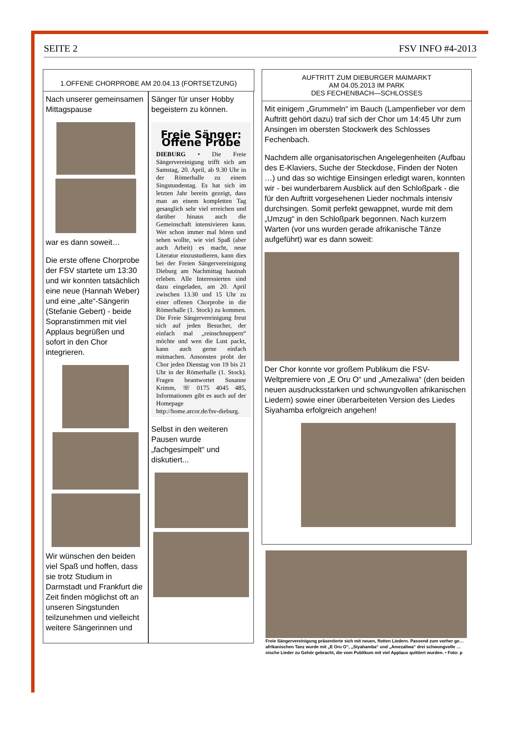SEITE 2 FSV INFO #4-2013
1.OFFENE CHORPROBE AM 20.04.13 (FORTSETZUNG)
Nach unserer gemeinsamen Mittagspause
war es dann soweit…
Die erste offene Chorprobe der FSV startete um 13:30 und wir konnten tatsächlich eine neue (Hannah Weber) und eine „alte“-Sängerin (Stefanie Gebert) - beide Sopranstimmen mit viel Applaus begrüßen und sofort in den Chor integrieren.
Wir wünschen den beiden viel Spaß und hoffen, dass sie trotz Studium in Darmstadt und Frankfurt die Zeit finden möglichst oft an unseren Singstunden teilzunehmen und vielleicht weitere Sängerinnen und
Sänger für unser Hobby begeistern zu können.
Freie Sänger: Offene Probe
DIEBURG • Die Freie Sängervereinigung trifft sich am Samstag, 20. April, ab 9.30 Uhr in der Römerhalle zu einem Singstundentag. Es hat sich im letzten Jahr bereits gezeigt, dass man an einem kompletten Tag gesanglich sehr viel erreichen und darüber hinaus auch die Gemeinschaft intensivieren kann. Wer schon immer mal hören und sehen wollte, wie viel Spaß (aber auch Arbeit) es macht, neue Literatur einzustudieren, kann dies bei der Freien Sängervereinigung Dieburg am Nachmittag hautnah erleben. Alle Interessierten sind dazu eingeladen, am 20. April zwischen 13.30 und 15 Uhr zu einer offenen Chorprobe in die Römerhalle (1. Stock) zu kommen. Die Freie Sängervereinigung freut sich auf jeden Besucher, der einfach mal „reinschnuppern“ möchte und wen die Lust packt, kann auch gerne einfach mitmachen. Ansonsten probt der Chor jeden Dienstag von 19 bis 21 Uhr in der Römerhalle (1. Stock). Fragen beantwortet Susanne Krimm, ☏ 0175 4045 485, Informationen gibt es auch auf der Homepage http://home.arcor.de/fsv-dieburg.
Selbst in den weiteren Pausen wurde „fachgesimpelt“ und diskutiert...
AUFTRITT ZUM DIEBURGER MAIMARKT
AM 04.05.2013 IM PARK
DES FECHENBACH—SCHLOSSES
Mit einigem „Grummeln“ im Bauch (Lampenfieber vor dem Auftritt gehört dazu) traf sich der Chor um 14:45 Uhr zum Ansingen im obersten Stockwerk des Schlosses Fechenbach.
Nachdem alle organisatorischen Angelegenheiten (Aufbau des E-Klaviers, Suche der Steckdose, Finden der Noten …) und das so wichtige Einsingen erledigt waren, konnten wir - bei wunderbarem Ausblick auf den Schloßpark - die für den Auftritt vorgesehenen Lieder nochmals intensiv durchsingen. Somit perfekt gewappnet, wurde mit dem „Umzug“ in den Schloßpark begonnen. Nach kurzem Warten (vor uns wurden gerade afrikanische Tänze aufgeführt) war es dann soweit:
Der Chor konnte vor großem Publikum die FSV-Weltpremiere von „E Oru O“ und „Amezaliwa“ (den beiden neuen ausdrucksstarken und schwungvollen afrikanischen Liedern) sowie einer überarbeiteten Version des Liedes Siyahamba erfolgreich angehen!
Freie Sängervereinigung präsentierte sich mit neuen, flotten Liedern. Passend zum vorher ge… afrikanischen Tanz wurde mit „E Oru O“, „Siyahamba“ und „Amezaliwa“ drei schwungvolle … nische Lieder zu Gehör gebracht, die vom Publikum mit viel Applaus quittiert wurden. • Foto: p